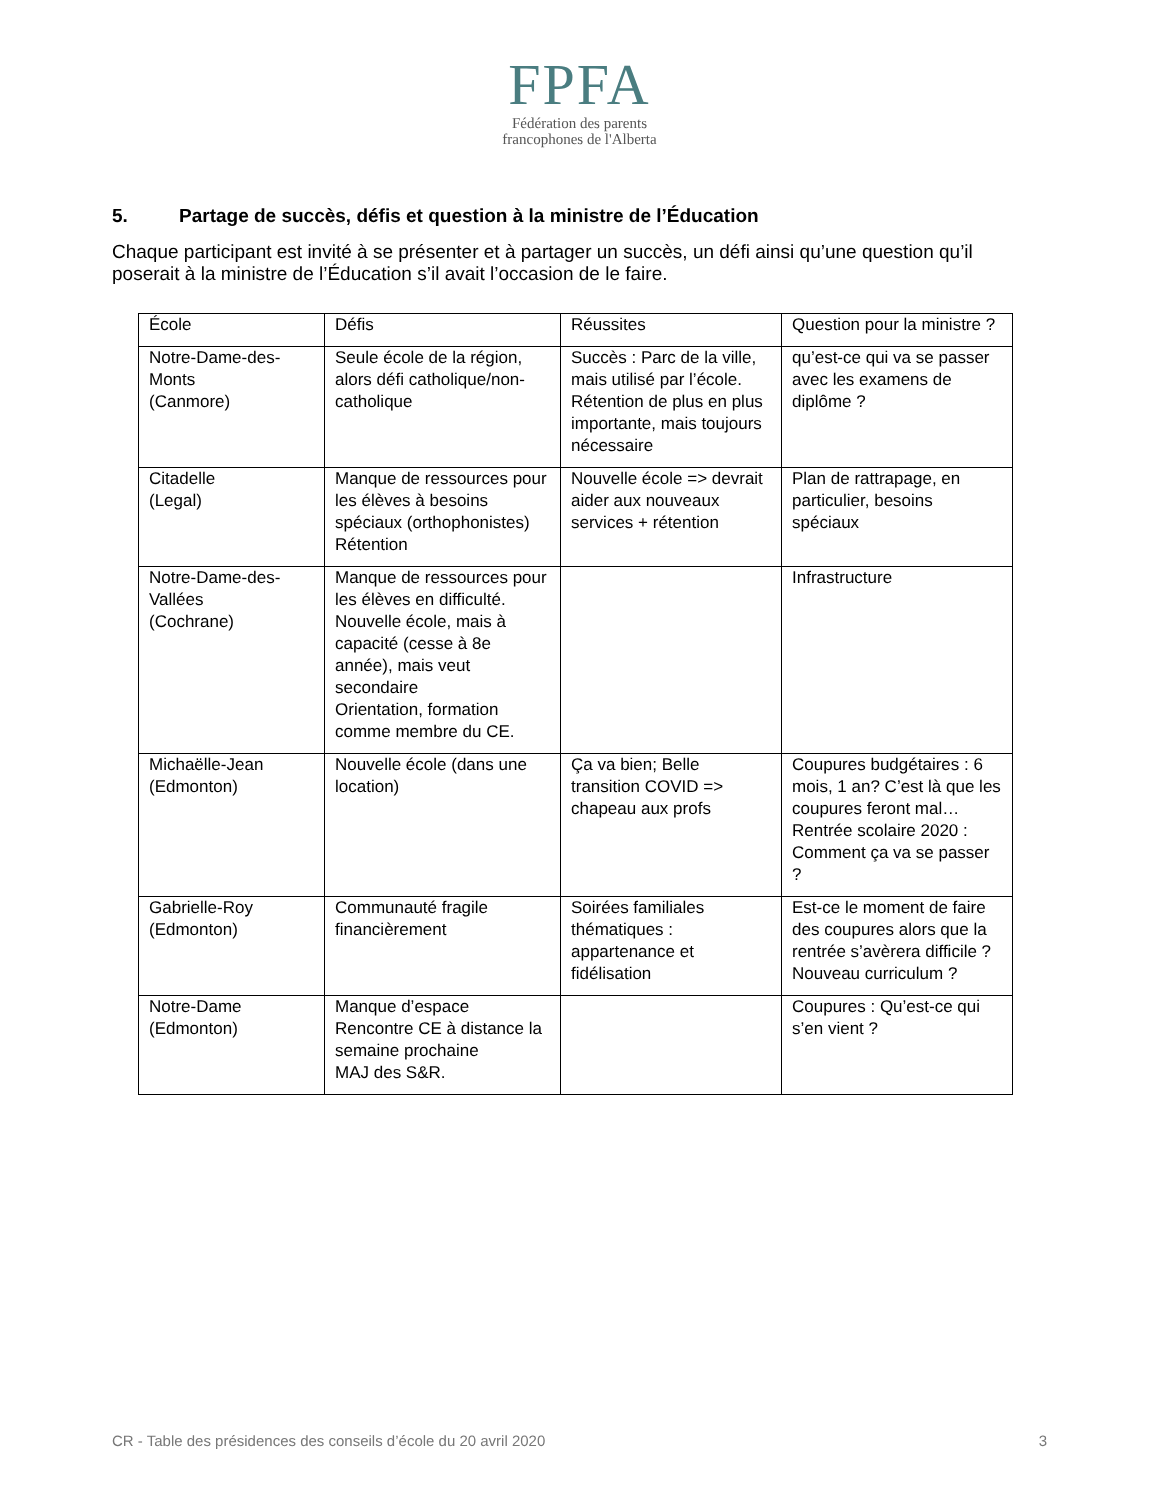FPFA
Fédération des parents
francophones de l'Alberta
5. Partage de succès, défis et question à la ministre de l’Éducation
Chaque participant est invité à se présenter et à partager un succès, un défi ainsi qu’une question qu’il poserait à la ministre de l’Éducation s’il avait l’occasion de le faire.
| École | Défis | Réussites | Question pour la ministre ? |
| Notre-Dame-des-Monts (Canmore) | Seule école de la région, alors défi catholique/non-catholique | Succès : Parc de la ville, mais utilisé par l’école. Rétention de plus en plus importante, mais toujours nécessaire | qu’est-ce qui va se passer avec les examens de diplôme ? |
| Citadelle (Legal) | Manque de ressources pour les élèves à besoins spéciaux (orthophonistes) Rétention | Nouvelle école => devrait aider aux nouveaux services + rétention | Plan de rattrapage, en particulier, besoins spéciaux |
| Notre-Dame-des-Vallées (Cochrane) | Manque de ressources pour les élèves en difficulté. Nouvelle école, mais à capacité (cesse à 8e année), mais veut secondaire Orientation, formation comme membre du CE. | | Infrastructure |
| Michaëlle-Jean (Edmonton) | Nouvelle école (dans une location) | Ça va bien; Belle transition COVID => chapeau aux profs | Coupures budgétaires : 6 mois, 1 an? C’est là que les coupures feront mal… Rentrée scolaire 2020 : Comment ça va se passer ? |
| Gabrielle-Roy (Edmonton) | Communauté fragile financièrement | Soirées familiales thématiques : appartenance et fidélisation | Est-ce le moment de faire des coupures alors que la rentrée s’avèrera difficile ? Nouveau curriculum ? |
| Notre-Dame (Edmonton) | Manque d’espace Rencontre CE à distance la semaine prochaine MAJ des S&R. | | Coupures : Qu’est-ce qui s’en vient ? |
CR - Table des présidences des conseils d’école du 20 avril 2020 3